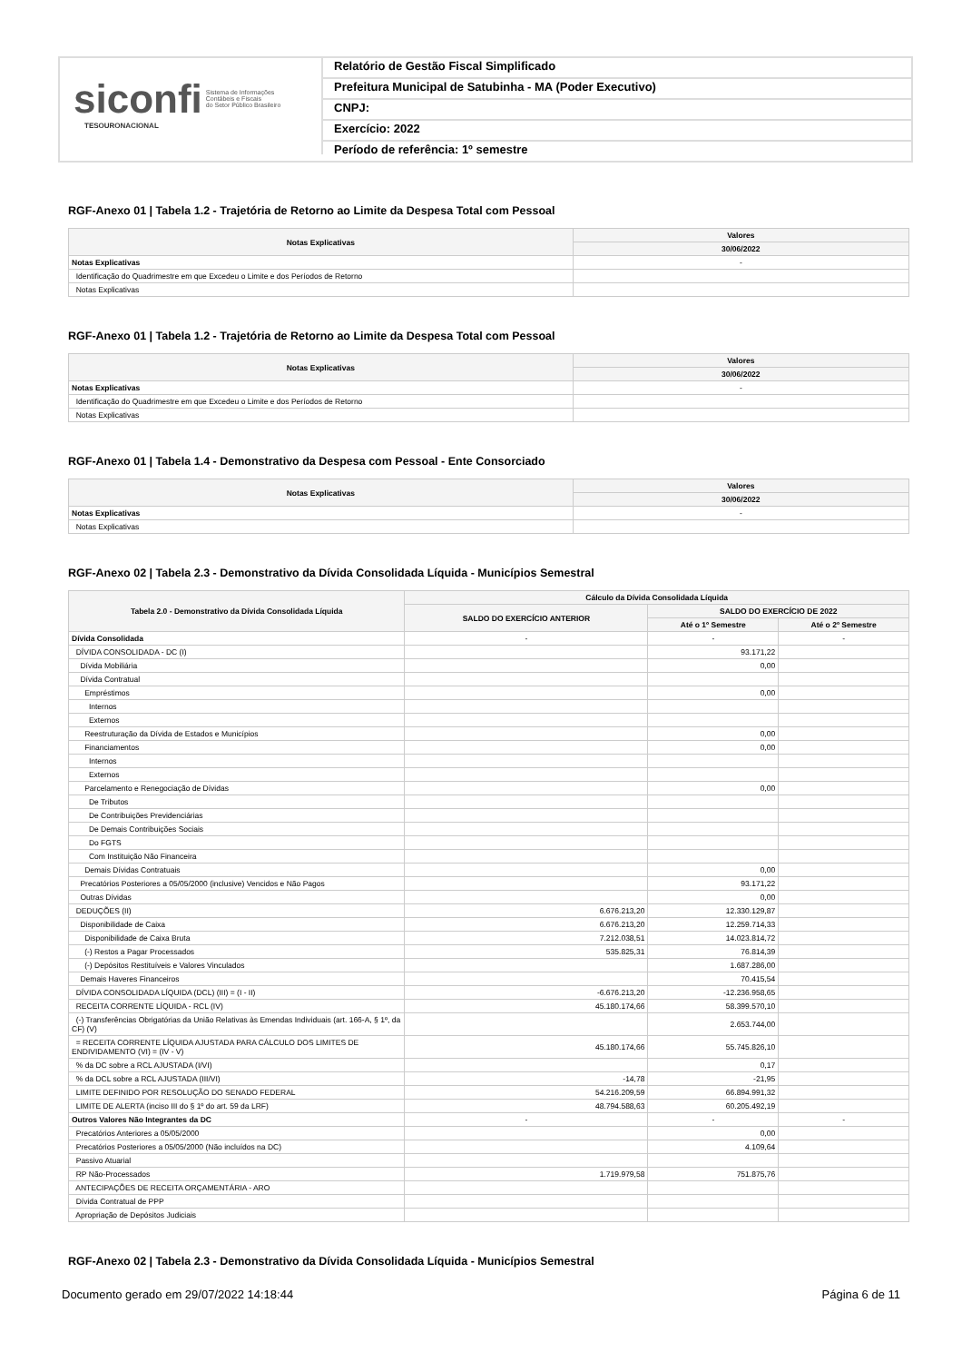siconfi Sistema de Informações
Contábeis e Fiscais
do Setor Público Brasileiro
TESOURONACIONAL
Relatório de Gestão Fiscal Simplificado
Prefeitura Municipal de Satubinha - MA (Poder Executivo)
CNPJ:
Exercício: 2022
Período de referência: 1º semestre
RGF-Anexo 01 | Tabela 1.2 - Trajetória de Retorno ao Limite da Despesa Total com Pessoal
| Notas Explicativas | Valores |
| --- | --- |
| | 30/06/2022 |
| Notas Explicativas | - |
| Identificação do Quadrimestre em que Excedeu o Limite e dos Períodos de Retorno | |
| Notas Explicativas | |
RGF-Anexo 01 | Tabela 1.2 - Trajetória de Retorno ao Limite da Despesa Total com Pessoal
| Notas Explicativas | Valores |
| --- | --- |
| | 30/06/2022 |
| Notas Explicativas | - |
| Identificação do Quadrimestre em que Excedeu o Limite e dos Períodos de Retorno | |
| Notas Explicativas | |
RGF-Anexo 01 | Tabela 1.4 - Demonstrativo da Despesa com Pessoal - Ente Consorciado
| Notas Explicativas | Valores |
| --- | --- |
| | 30/06/2022 |
| Notas Explicativas | - |
| Notas Explicativas | |
RGF-Anexo 02 | Tabela 2.3 - Demonstrativo da Dívida Consolidada Líquida - Municípios Semestral
| Tabela 2.0 - Demonstrativo da Dívida Consolidada Líquida | Cálculo da Dívida Consolidada Líquida | | |
| --- | --- | --- | --- |
| | SALDO DO EXERCÍCIO ANTERIOR | SALDO DO EXERCÍCIO DE 2022 | |
| | | Até o 1º Semestre | Até o 2º Semestre |
| Dívida Consolidada | - | - | - |
| DÍVIDA CONSOLIDADA - DC (I) | | 93.171,22 | |
| Dívida Mobiliária | | 0,00 | |
| Dívida Contratual | | | |
| Empréstimos | | 0,00 | |
| Internos | | | |
| Externos | | | |
| Reestruturação da Dívida de Estados e Municípios | | 0,00 | |
| Financiamentos | | 0,00 | |
| Internos | | | |
| Externos | | | |
| Parcelamento e Renegociação de Dívidas | | 0,00 | |
| De Tributos | | | |
| De Contribuições Previdenciárias | | | |
| De Demais Contribuições Sociais | | | |
| Do FGTS | | | |
| Com Instituição Não Financeira | | | |
| Demais Dívidas Contratuais | | 0,00 | |
| Precatórios Posteriores a 05/05/2000 (inclusive) Vencidos e Não Pagos | | 93.171,22 | |
| Outras Dívidas | | 0,00 | |
| DEDUÇÕES (II) | 6.676.213,20 | 12.330.129,87 | |
| Disponibilidade de Caixa | 6.676.213,20 | 12.259.714,33 | |
| Disponibilidade de Caixa Bruta | 7.212.038,51 | 14.023.814,72 | |
| (-) Restos a Pagar Processados | 535.825,31 | 76.814,39 | |
| (-) Depósitos Restituíveis e Valores Vinculados | | 1.687.286,00 | |
| Demais Haveres Financeiros | | 70.415,54 | |
| DÍVIDA CONSOLIDADA LÍQUIDA (DCL) (III) = (I - II) | -6.676.213,20 | -12.236.958,65 | |
| RECEITA CORRENTE LÍQUIDA - RCL (IV) | 45.180.174,66 | 58.399.570,10 | |
| (-) Transferências Obrigatórias da União Relativas às Emendas Individuais (art. 166-A, § 1º, da CF) (V) | | 2.653.744,00 | |
| = RECEITA CORRENTE LÍQUIDA AJUSTADA PARA CÁLCULO DOS LIMITES DE ENDIVIDAMENTO (VI) = (IV - V) | 45.180.174,66 | 55.745.826,10 | |
| % da DC sobre a RCL AJUSTADA (I/VI) | | 0,17 | |
| % da DCL sobre a RCL AJUSTADA (III/VI) | -14,78 | -21,95 | |
| LIMITE DEFINIDO POR RESOLUÇÃO DO SENADO FEDERAL | 54.216.209,59 | 66.894.991,32 | |
| LIMITE DE ALERTA (inciso III do § 1º do art. 59 da LRF) | 48.794.588,63 | 60.205.492,19 | |
| Outros Valores Não Integrantes da DC | - | - | - |
| Precatórios Anteriores a 05/05/2000 | | 0,00 | |
| Precatórios Posteriores a 05/05/2000 (Não incluídos na DC) | | 4.109,64 | |
| Passivo Atuarial | | | |
| RP Não-Processados | 1.719.979,58 | 751.875,76 | |
| ANTECIPAÇÕES DE RECEITA ORÇAMENTÁRIA - ARO | | | |
| Dívida Contratual de PPP | | | |
| Apropriação de Depósitos Judiciais | | | |
RGF-Anexo 02 | Tabela 2.3 - Demonstrativo da Dívida Consolidada Líquida - Municípios Semestral
Documento gerado em 29/07/2022 14:18:44 Página 6 de 11